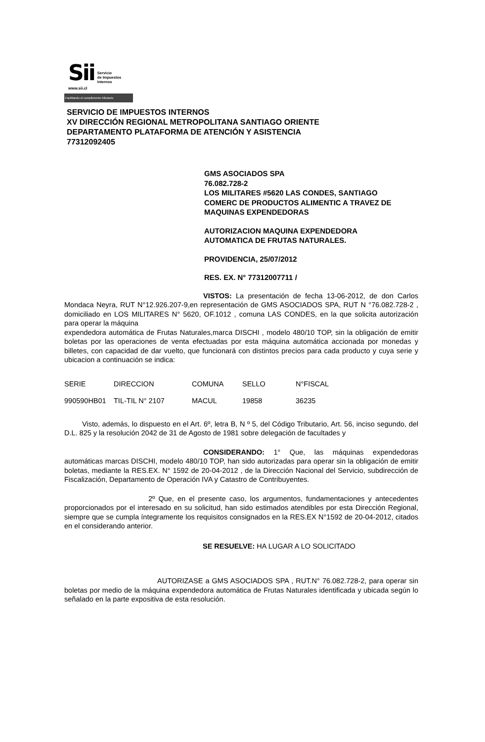Sii
Servicio
de Impuestos
Internos
www.sii.cl
Facilitando el cumplimiento tributario
SERVICIO DE IMPUESTOS INTERNOS
XV DIRECCIÓN REGIONAL METROPOLITANA SANTIAGO ORIENTE
DEPARTAMENTO PLATAFORMA DE ATENCIÓN Y ASISTENCIA
77312092405
GMS ASOCIADOS SPA
76.082.728-2
LOS MILITARES #5620 LAS CONDES, SANTIAGO
COMERC DE PRODUCTOS ALIMENTIC A TRAVEZ DE
MAQUINAS EXPENDEDORAS
AUTORIZACION MAQUINA EXPENDEDORA
AUTOMATICA DE FRUTAS NATURALES.
PROVIDENCIA, 25/07/2012
RES. EX. N° 77312007711 /
VISTOS: La presentación de fecha 13-06-2012, de don Carlos Mondaca Neyra, RUT N°12.926.207-9,en representación de GMS ASOCIADOS SPA, RUT N °76.082.728-2 , domiciliado en LOS MILITARES N° 5620, OF.1012 , comuna LAS CONDES, en la que solicita autorización para operar la máquina
expendedora automática de Frutas Naturales,marca DISCHI , modelo 480/10 TOP, sin la obligación de emitir boletas por las operaciones de venta efectuadas por esta máquina automática accionada por monedas y billetes, con capacidad de dar vuelto, que funcionará con distintos precios para cada producto y cuya serie y ubicacion a continuación se indica:
| SERIE | DIRECCION | COMUNA | SELLO | N°FISCAL |
| --- | --- | --- | --- | --- |
| 990590HB01 | TIL-TIL N° 2107 | MACUL | 19858 | 36235 |
Visto, además, lo dispuesto en el Art. 6º, letra B, N º 5, del Código Tributario, Art. 56, inciso segundo, del D.L. 825 y la resolución 2042 de 31 de Agosto de 1981 sobre delegación de facultades y
CONSIDERANDO: 1° Que, las máquinas expendedoras automáticas marcas DISCHI, modelo 480/10 TOP, han sido autorizadas para operar sin la obligación de emitir boletas, mediante la RES.EX. N° 1592 de 20-04-2012 , de la Dirección Nacional del Servicio, subdirección de Fiscalización, Departamento de Operación IVA y Catastro de Contribuyentes.
2º Que, en el presente caso, los argumentos, fundamentaciones y antecedentes proporcionados por el interesado en su solicitud, han sido estimados atendibles por esta Dirección Regional, siempre que se cumpla íntegramente los requisitos consignados en la RES.EX N°1592 de 20-04-2012, citados en el considerando anterior.
SE RESUELVE: HA LUGAR A LO SOLICITADO
AUTORIZASE a GMS ASOCIADOS SPA , RUT.N° 76.082.728-2, para operar sin boletas por medio de la máquina expendedora automática de Frutas Naturales identificada y ubicada según lo señalado en la parte expositiva de esta resolución.